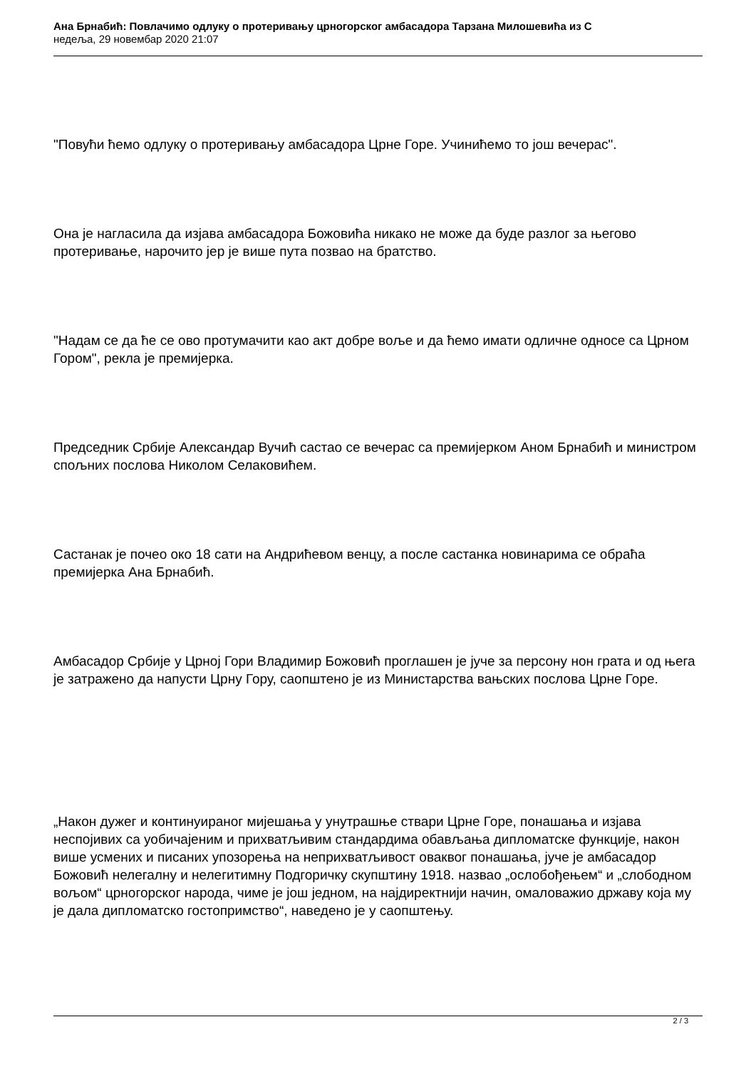Ана Брнабић: Повлачимо одлуку о протеривању црногорског амбасадора Тарзана Милошевића из С
недеља, 29 новембар 2020 21:07
"Повући ћемо одлуку о протеривању амбасадора Црне Горе. Учинићемо то још вечерас".
Она је нагласила да изјава амбасадора Божовића никако не може да буде разлог за његово протеривање, нарочито јер је више пута позвао на братство.
"Надам се да ће се ово протумачити као акт добре воље и да ћемо имати одличне односе са Црном Гором", рекла је премијерка.
Председник Србије Александар Вучић састао се вечерас са премијерком Аном Брнабић и министром спољних послова Николом Селаковићем.
Састанак је почео око 18 сати на Андрићевом венцу, а после састанка новинарима се обраћа премијерка Ана Брнабић.
Амбасадор Србије у Црној Гори Владимир Божовић проглашен је јуче за персону нон грата и од њега је затражено да напусти Црну Гору, саопштено је из Министарства вањских послова Црне Горе.
„Након дужег и континуираног мијешања у унутрашње ствари Црне Горе, понашања и изјава неспојивих са уобичајеним и прихватљивим стандардима обављања дипломатске функције, након више усмених и писаних упозорења на неприхватљивост оваквог понашања, јуче је амбасадор Божовић нелегалну и нелегитимну Подгоричку скупштину 1918. назвао „ослобођењем“ и „слободном вољом“ црногорског народа, чиме је још једном, на најдиректнији начин, омаловажио државу која му је дала дипломатско гостопримство“, наведено је у саопштењу.
2 / 3